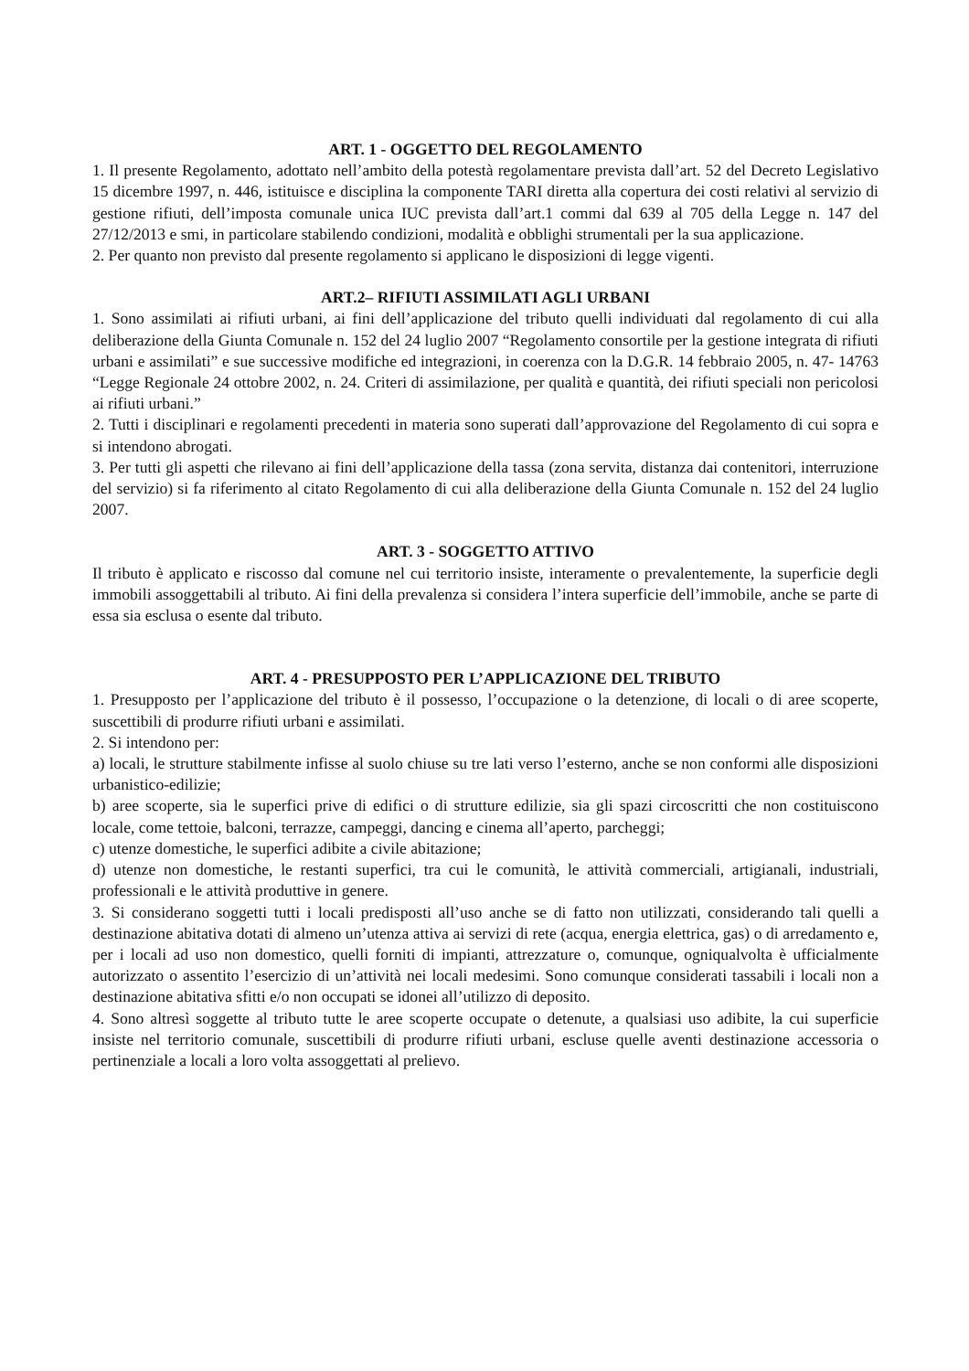ART. 1 - OGGETTO DEL REGOLAMENTO
1. Il presente Regolamento, adottato nell’ambito della potestà regolamentare prevista dall’art. 52 del Decreto Legislativo 15 dicembre 1997, n. 446, istituisce e disciplina la componente TARI diretta alla copertura dei costi relativi al servizio di gestione rifiuti, dell’imposta comunale unica IUC prevista dall’art.1 commi dal 639 al 705 della Legge n. 147 del 27/12/2013 e smi, in particolare stabilendo condizioni, modalità e obblighi strumentali per la sua applicazione.
2. Per quanto non previsto dal presente regolamento si applicano le disposizioni di legge vigenti.
ART.2– RIFIUTI ASSIMILATI AGLI URBANI
1. Sono assimilati ai rifiuti urbani, ai fini dell’applicazione del tributo quelli individuati dal regolamento di cui alla deliberazione della Giunta Comunale n. 152 del 24 luglio 2007 “Regolamento consortile per la gestione integrata di rifiuti urbani e assimilati” e sue successive modifiche ed integrazioni, in coerenza con la D.G.R. 14 febbraio 2005, n. 47- 14763 “Legge Regionale 24 ottobre 2002, n. 24. Criteri di assimilazione, per qualità e quantità, dei rifiuti speciali non pericolosi ai rifiuti urbani.”
2. Tutti i disciplinari e regolamenti precedenti in materia sono superati dall’approvazione del Regolamento di cui sopra e si intendono abrogati.
3. Per tutti gli aspetti che rilevano ai fini dell’applicazione della tassa (zona servita, distanza dai contenitori, interruzione del servizio) si fa riferimento al citato Regolamento di cui alla deliberazione della Giunta Comunale n. 152 del 24 luglio 2007.
ART. 3 - SOGGETTO ATTIVO
Il tributo è applicato e riscosso dal comune nel cui territorio insiste, interamente o prevalentemente, la superficie degli immobili assoggettabili al tributo. Ai fini della prevalenza si considera l’intera superficie dell’immobile, anche se parte di essa sia esclusa o esente dal tributo.
ART. 4 - PRESUPPOSTO PER L’APPLICAZIONE DEL TRIBUTO
1. Presupposto per l’applicazione del tributo è il possesso, l’occupazione o la detenzione, di locali o di aree scoperte, suscettibili di produrre rifiuti urbani e assimilati.
2. Si intendono per:
a) locali, le strutture stabilmente infisse al suolo chiuse su tre lati verso l’esterno, anche se non conformi alle disposizioni urbanistico-edilizie;
b) aree scoperte, sia le superfici prive di edifici o di strutture edilizie, sia gli spazi circoscritti che non costituiscono locale, come tettoie, balconi, terrazze, campeggi, dancing e cinema all’aperto, parcheggi;
c) utenze domestiche, le superfici adibite a civile abitazione;
d) utenze non domestiche, le restanti superfici, tra cui le comunità, le attività commerciali, artigianali, industriali, professionali e le attività produttive in genere.
3. Si considerano soggetti tutti i locali predisposti all’uso anche se di fatto non utilizzati, considerando tali quelli a destinazione abitativa dotati di almeno un’utenza attiva ai servizi di rete (acqua, energia elettrica, gas) o di arredamento e, per i locali ad uso non domestico, quelli forniti di impianti, attrezzature o, comunque, ogniqualvolta è ufficialmente autorizzato o assentito l’esercizio di un’attività nei locali medesimi. Sono comunque considerati tassabili i locali non a destinazione abitativa sfitti e/o non occupati se idonei all’utilizzo di deposito.
4. Sono altresì soggette al tributo tutte le aree scoperte occupate o detenute, a qualsiasi uso adibite, la cui superficie insiste nel territorio comunale, suscettibili di produrre rifiuti urbani, escluse quelle aventi destinazione accessoria o pertinenziale a locali a loro volta assoggettati al prelievo.